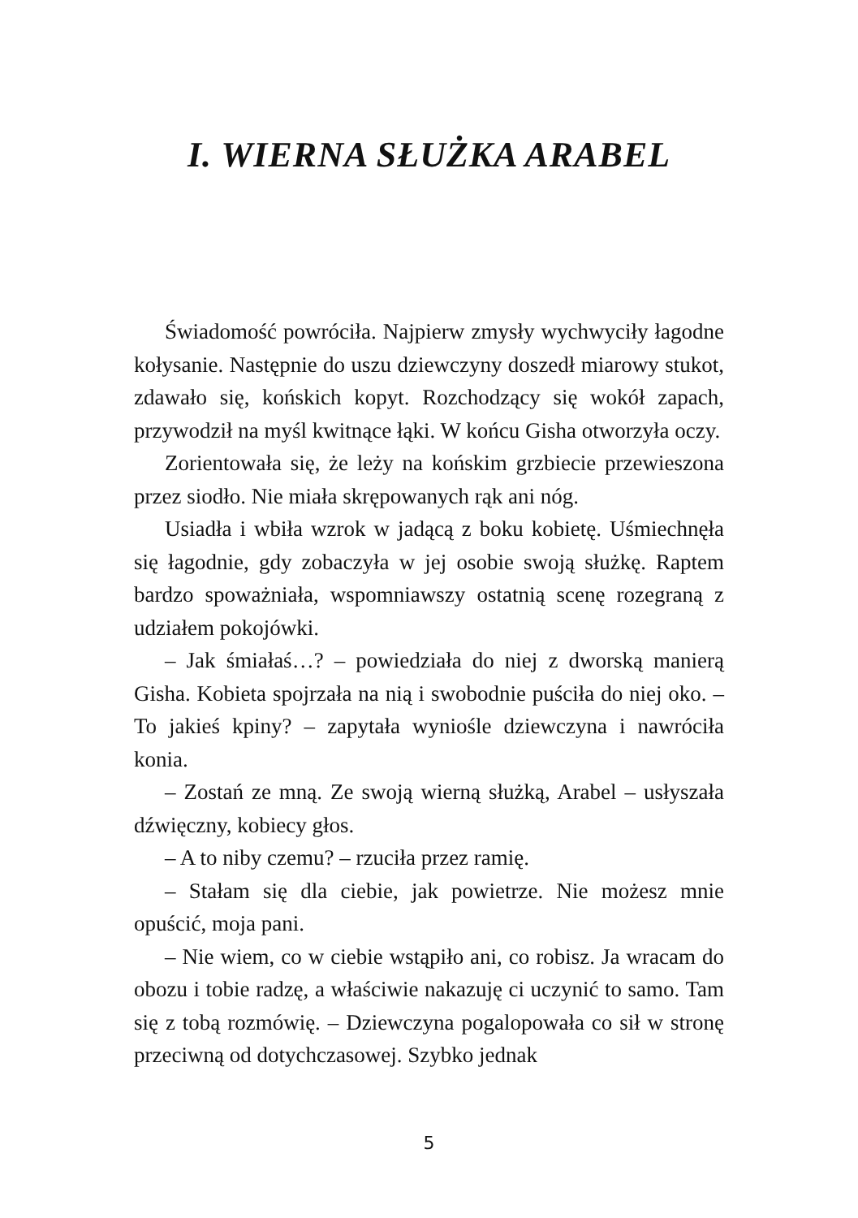I. WIERNA SŁUŻKA ARABEL
Świadomość powróciła. Najpierw zmysły wychwyciły łagodne kołysanie. Następnie do uszu dziewczyny doszedł miarowy stukot, zdawało się, końskich kopyt. Rozchodzący się wokół zapach, przywodził na myśl kwitnące łąki. W końcu Gisha otworzyła oczy.
Zorientowała się, że leży na końskim grzbiecie przewieszona przez siodło. Nie miała skrępowanych rąk ani nóg.
Usiadła i wbiła wzrok w jadącą z boku kobietę. Uśmiechnęła się łagodnie, gdy zobaczyła w jej osobie swoją służkę. Raptem bardzo spoważniała, wspomniawszy ostatnią scenę rozegraną z udziałem pokojówki.
– Jak śmiałaś…? – powiedziała do niej z dworską manierą Gisha. Kobieta spojrzała na nią i swobodnie puściła do niej oko. – To jakieś kpiny? – zapytała wyniośle dziewczyna i nawróciła konia.
– Zostań ze mną. Ze swoją wierną służką, Arabel – usłyszała dźwięczny, kobiecy głos.
– A to niby czemu? – rzuciła przez ramię.
– Stałam się dla ciebie, jak powietrze. Nie możesz mnie opuścić, moja pani.
– Nie wiem, co w ciebie wstąpiło ani, co robisz. Ja wracam do obozu i tobie radzę, a właściwie nakazuję ci uczynić to samo. Tam się z tobą rozmówię. – Dziewczyna pogalopowała co sił w stronę przeciwną od dotychczasowej. Szybko jednak
5